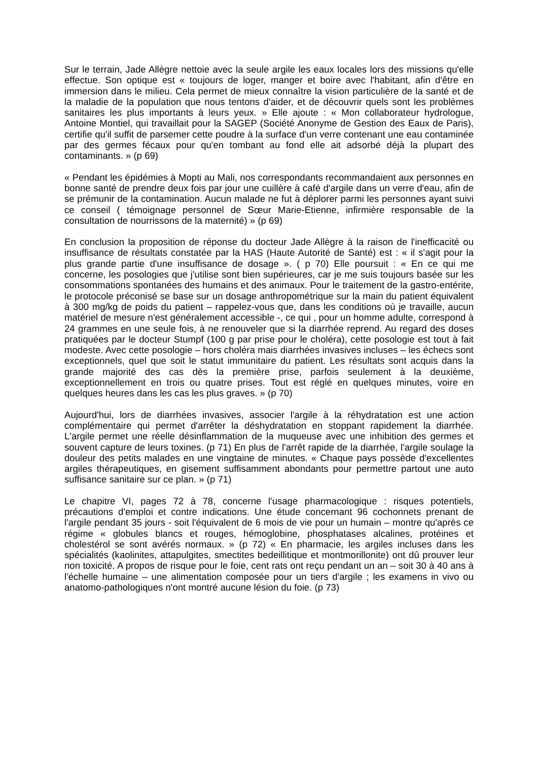Sur le terrain, Jade Allègre nettoie avec la seule argile les eaux locales lors des missions qu'elle effectue. Son optique est « toujours de loger, manger et boire avec l'habitant, afin d'être en immersion dans le milieu. Cela permet de mieux connaître la vision particulière de la santé et de la maladie de la population que nous tentons d'aider, et de découvrir quels sont les problèmes sanitaires les plus importants à leurs yeux. » Elle ajoute : « Mon collaborateur hydrologue, Antoine Montiel, qui travaillait pour la SAGEP (Société Anonyme de Gestion des Eaux de Paris), certifie qu'il suffit de parsemer cette poudre à la surface d'un verre contenant une eau contaminée par des germes fécaux pour qu'en tombant au fond elle ait adsorbé déjà la plupart des contaminants. » (p 69)
« Pendant les épidémies à Mopti au Mali, nos correspondants recommandaient aux personnes en bonne santé de prendre deux fois par jour une cuillère à café d'argile dans un verre d'eau, afin de se prémunir de la contamination. Aucun malade ne fut à déplorer parmi les personnes ayant suivi ce conseil ( témoignage personnel de Sœur Marie-Etienne, infirmière responsable de la consultation de nourrissons de la maternité) » (p 69)
En conclusion la proposition de réponse du docteur Jade Allègre à la raison de l'inefficacité ou insuffisance de résultats constatée par la HAS (Haute Autorité de Santé) est : « il s'agit pour la plus grande partie d'une insuffisance de dosage ». ( p 70) Elle poursuit : « En ce qui me concerne, les posologies que j'utilise sont bien supérieures, car je me suis toujours basée sur les consommations spontanées des humains et des animaux. Pour le traitement de la gastro-entérite, le protocole préconisé se base sur un dosage anthropométrique sur la main du patient équivalent à 300 mg/kg de poids du patient – rappelez-vous que, dans les conditions où je travaille, aucun matériel de mesure n'est généralement accessible -, ce qui , pour un homme adulte, correspond à 24 grammes en une seule fois, à ne renouveler que si la diarrhée reprend. Au regard des doses pratiquées par le docteur Stumpf (100 g par prise pour le choléra), cette posologie est tout à fait modeste. Avec cette posologie – hors choléra mais diarrhées invasives incluses – les échecs sont exceptionnels, quel que soit le statut immunitaire du patient. Les résultats sont acquis dans la grande majorité des cas dès la première prise, parfois seulement à la deuxième, exceptionnellement en trois ou quatre prises. Tout est réglé en quelques minutes, voire en quelques heures dans les cas les plus graves. » (p 70)
Aujourd'hui, lors de diarrhées invasives, associer l'argile à la réhydratation est une action complémentaire qui permet d'arrêter la déshydratation en stoppant rapidement la diarrhée. L'argile permet une réelle désinflammation de la muqueuse avec une inhibition des germes et souvent capture de leurs toxines. (p 71) En plus de l'arrêt rapide de la diarrhée, l'argile soulage la douleur des petits malades en une vingtaine de minutes. « Chaque pays possède d'excellentes argiles thérapeutiques, en gisement suffisamment abondants pour permettre partout une auto suffisance sanitaire sur ce plan. » (p 71)
Le chapitre VI, pages 72 à 78, concerne l'usage pharmacologique : risques potentiels, précautions d'emploi et contre indications. Une étude concernant 96 cochonnets prenant de l'argile pendant 35 jours - soit l'équivalent de 6 mois de vie pour un humain – montre qu'après ce régime « globules blancs et rouges, hémoglobine, phosphatases alcalines, protéines et cholestérol se sont avérés normaux. » (p 72) « En pharmacie, les argiles incluses dans les spécialités (kaolinites, attapulgites, smectites bedeillitique et montmorillonite) ont dû prouver leur non toxicité. A propos de risque pour le foie, cent rats ont reçu pendant un an – soit 30 à 40 ans à l'échelle humaine – une alimentation composée pour un tiers d'argile ; les examens in vivo ou anatomo-pathologiques n'ont montré aucune lésion du foie. (p 73)